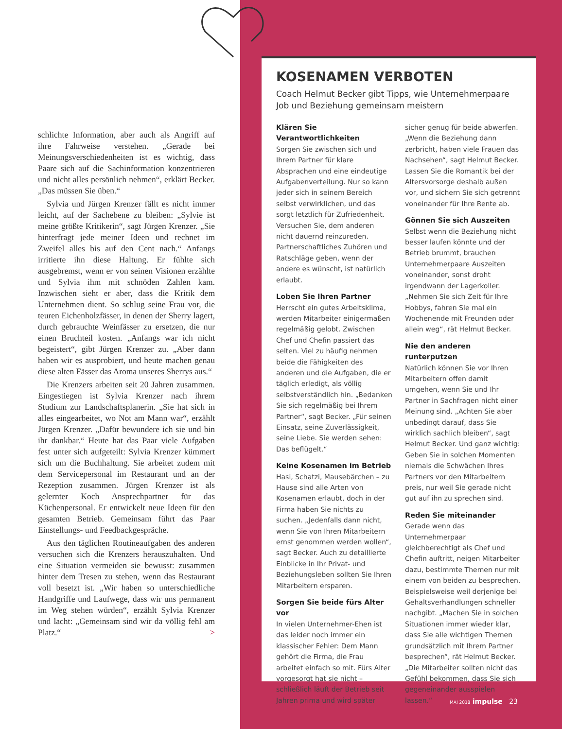schlichte Information, aber auch als Angriff auf ihre Fahrweise verstehen. „Gerade bei Meinungsverschiedenheiten ist es wichtig, dass Paare sich auf die Sachinformation konzentrieren und nicht alles persönlich nehmen“, erklärt Becker. „Das müssen Sie üben.“
Sylvia und Jürgen Krenzer fällt es nicht immer leicht, auf der Sachebene zu bleiben: „Sylvie ist meine größte Kritikerin“, sagt Jürgen Krenzer. „Sie hinterfragt jede meiner Ideen und rechnet im Zweifel alles bis auf den Cent nach.“ Anfangs irritierte ihn diese Haltung. Er fühlte sich ausgebremst, wenn er von seinen Visionen erzählte und Sylvia ihm mit schnöden Zahlen kam. Inzwischen sieht er aber, dass die Kritik dem Unternehmen dient. So schlug seine Frau vor, die teuren Eichenholzfässer, in denen der Sherry lagert, durch gebrauchte Weinfässer zu ersetzen, die nur einen Bruchteil kosten. „Anfangs war ich nicht begeistert“, gibt Jürgen Krenzer zu. „Aber dann haben wir es ausprobiert, und heute machen genau diese alten Fässer das Aroma unseres Sherrys aus.“
Die Krenzers arbeiten seit 20 Jahren zusammen. Eingestiegen ist Sylvia Krenzer nach ihrem Studium zur Landschaftsplanerin. „Sie hat sich in alles eingearbeitet, wo Not am Mann war“, erzählt Jürgen Krenzer. „Dafür bewundere ich sie und bin ihr dankbar.“ Heute hat das Paar viele Aufgaben fest unter sich aufgeteilt: Sylvia Krenzer kümmert sich um die Buchhaltung. Sie arbeitet zudem mit dem Servicepersonal im Restaurant und an der Rezeption zusammen. Jürgen Krenzer ist als gelernter Koch Ansprechpartner für das Küchenpersonal. Er entwickelt neue Ideen für den gesamten Betrieb. Gemeinsam führt das Paar Einstellungs- und Feedbackgespräche.
Aus den täglichen Routineaufgaben des anderen versuchen sich die Krenzers herauszuhalten. Und eine Situation vermeiden sie bewusst: zusammen hinter dem Tresen zu stehen, wenn das Restaurant voll besetzt ist. „Wir haben so unterschiedliche Handgriffe und Laufwege, dass wir uns permanent im Weg stehen würden“, erzählt Sylvia Krenzer und lacht: „Gemeinsam sind wir da völlig fehl am Platz.“ >
KOSENAMEN VERBOTEN
Coach Helmut Becker gibt Tipps, wie Unternehmerpaare Job und Beziehung gemeinsam meistern
Klären Sie Verantwortlichkeiten
Sorgen Sie zwischen sich und Ihrem Partner für klare Absprachen und eine eindeutige Aufgabenverteilung. Nur so kann jeder sich in seinem Bereich selbst verwirklichen, und das sorgt letztlich für Zufriedenheit. Versuchen Sie, dem anderen nicht dauernd reinzureden. Partnerschaftliches Zuhören und Ratschläge geben, wenn der andere es wünscht, ist natürlich erlaubt.
Loben Sie Ihren Partner
Herrscht ein gutes Arbeitsklima, werden Mitarbeiter einigermaßen regelmäßig gelobt. Zwischen Chef und Chefin passiert das selten. Viel zu häufig nehmen beide die Fähigkeiten des anderen und die Aufgaben, die er täglich erledigt, als völlig selbstverständlich hin. „Bedanken Sie sich regelmäßig bei Ihrem Partner“, sagt Becker. „Für seinen Einsatz, seine Zuverlässigkeit, seine Liebe. Sie werden sehen: Das beflügelt.“
Keine Kosenamen im Betrieb
Hasi, Schatzi, Mausebärchen – zu Hause sind alle Arten von Kosenamen erlaubt, doch in der Firma haben Sie nichts zu suchen. „Jedenfalls dann nicht, wenn Sie von Ihren Mitarbeitern ernst genommen werden wollen“, sagt Becker. Auch zu detaillierte Einblicke in Ihr Privat- und Beziehungsleben sollten Sie Ihren Mitarbeitern ersparen.
Sorgen Sie beide fürs Alter vor
In vielen Unternehmer-Ehen ist das leider noch immer ein klassischer Fehler: Dem Mann gehört die Firma, die Frau arbeitet einfach so mit. Fürs Alter vorgesorgt hat sie nicht – schließlich läuft der Betrieb seit Jahren prima und wird später sicher genug für beide abwerfen. „Wenn die Beziehung dann zerbricht, haben viele Frauen das Nachsehen“, sagt Helmut Becker. Lassen Sie die Romantik bei der Altersvorsorge deshalb außen vor, und sichern Sie sich getrennt voneinander für Ihre Rente ab.
Gönnen Sie sich Auszeiten
Selbst wenn die Beziehung nicht besser laufen könnte und der Betrieb brummt, brauchen Unternehmerpaare Auszeiten voneinander, sonst droht irgendwann der Lagerkoller. „Nehmen Sie sich Zeit für Ihre Hobbys, fahren Sie mal ein Wochenende mit Freunden oder allein weg“, rät Helmut Becker.
Nie den anderen runterputzen
Natürlich können Sie vor Ihren Mitarbeitern offen damit umgehen, wenn Sie und Ihr Partner in Sachfragen nicht einer Meinung sind. „Achten Sie aber unbedingt darauf, dass Sie wirklich sachlich bleiben“, sagt Helmut Becker. Und ganz wichtig: Geben Sie in solchen Momenten niemals die Schwächen Ihres Partners vor den Mitarbeitern preis, nur weil Sie gerade nicht gut auf ihn zu sprechen sind.
Reden Sie miteinander
Gerade wenn das Unternehmerpaar gleichberechtigt als Chef und Chefin auftritt, neigen Mitarbeiter dazu, bestimmte Themen nur mit einem von beiden zu besprechen. Beispielsweise weil derjenige bei Gehaltsverhandlungen schneller nachgibt. „Machen Sie in solchen Situationen immer wieder klar, dass Sie alle wichtigen Themen grundsätzlich mit Ihrem Partner besprechen“, rät Helmut Becker. „Die Mitarbeiter sollten nicht das Gefühl bekommen, dass Sie sich gegeneinander ausspielen lassen.“
MAI 2018 impulse 23